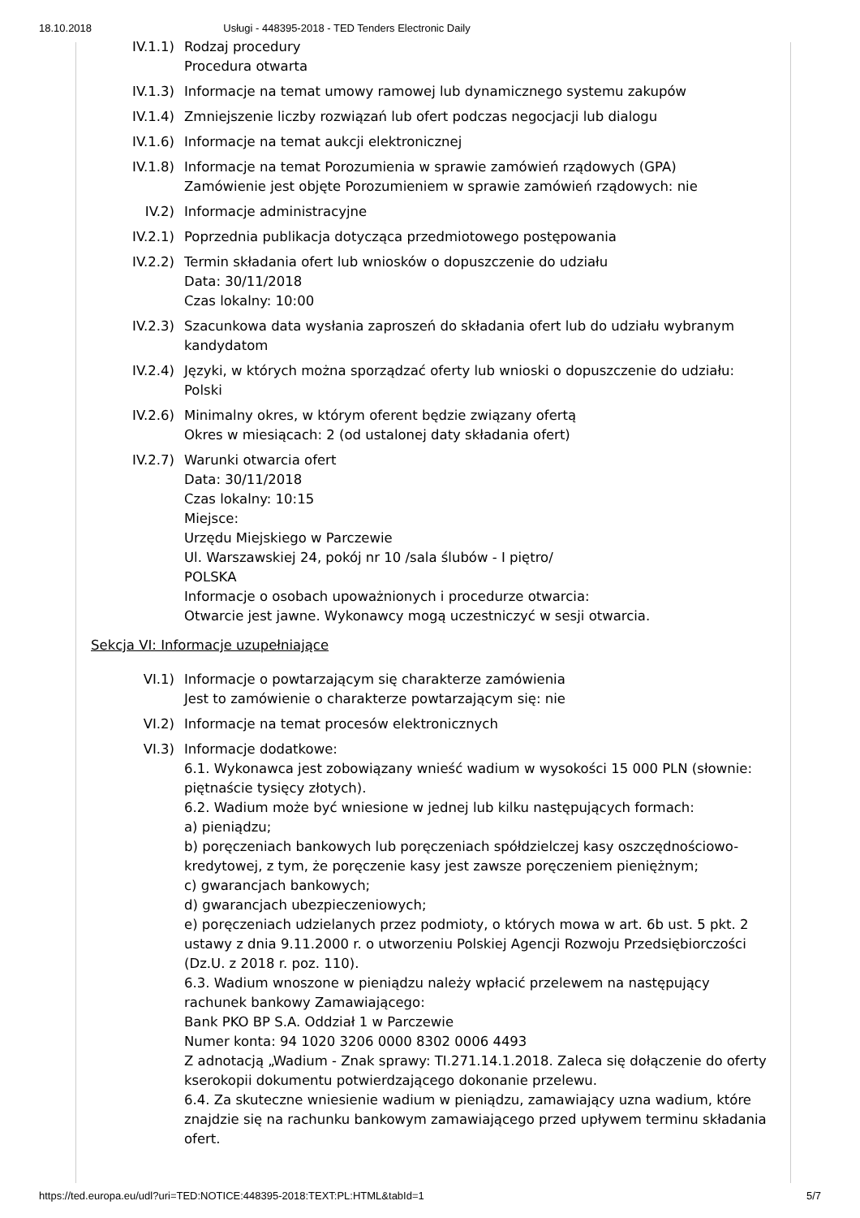18.10.2018 Usługi - 448395-2018 - TED Tenders Electronic Daily
IV.1.1) Rodzaj procedury
Procedura otwarta
IV.1.3) Informacje na temat umowy ramowej lub dynamicznego systemu zakupów
IV.1.4) Zmniejszenie liczby rozwiązań lub ofert podczas negocjacji lub dialogu
IV.1.6) Informacje na temat aukcji elektronicznej
IV.1.8) Informacje na temat Porozumienia w sprawie zamówień rządowych (GPA)
Zamówienie jest objęte Porozumieniem w sprawie zamówień rządowych: nie
IV.2) Informacje administracyjne
IV.2.1) Poprzednia publikacja dotycząca przedmiotowego postępowania
IV.2.2) Termin składania ofert lub wniosków o dopuszczenie do udziału
Data: 30/11/2018
Czas lokalny: 10:00
IV.2.3) Szacunkowa data wysłania zaproszeń do składania ofert lub do udziału wybranym kandydatom
IV.2.4) Języki, w których można sporządzać oferty lub wnioski o dopuszczenie do udziału:
Polski
IV.2.6) Minimalny okres, w którym oferent będzie związany ofertą
Okres w miesiącach: 2 (od ustalonej daty składania ofert)
IV.2.7) Warunki otwarcia ofert
Data: 30/11/2018
Czas lokalny: 10:15
Miejsce:
Urzędu Miejskiego w Parczewie
Ul. Warszawskiej 24, pokój nr 10 /sala ślubów - I piętro/
POLSKA
Informacje o osobach upoważnionych i procedurze otwarcia:
Otwarcie jest jawne. Wykonawcy mogą uczestniczyć w sesji otwarcia.
Sekcja VI: Informacje uzupełniające
VI.1) Informacje o powtarzającym się charakterze zamówienia
Jest to zamówienie o charakterze powtarzającym się: nie
VI.2) Informacje na temat procesów elektronicznych
VI.3) Informacje dodatkowe:
6.1. Wykonawca jest zobowiązany wnieść wadium w wysokości 15 000 PLN (słownie: piętnaście tysięcy złotych).
6.2. Wadium może być wniesione w jednej lub kilku następujących formach:
a) pieniądzu;
b) poręczeniach bankowych lub poręczeniach spółdzielczej kasy oszczędnościowo-kredytowej, z tym, że poręczenie kasy jest zawsze poręczeniem pieniężnym;
c) gwarancjach bankowych;
d) gwarancjach ubezpieczeniowych;
e) poręczeniach udzielanych przez podmioty, o których mowa w art. 6b ust. 5 pkt. 2 ustawy z dnia 9.11.2000 r. o utworzeniu Polskiej Agencji Rozwoju Przedsiębiorczości (Dz.U. z 2018 r. poz. 110).
6.3. Wadium wnoszone w pieniądzu należy wpłacić przelewem na następujący rachunek bankowy Zamawiającego:
Bank PKO BP S.A. Oddział 1 w Parczewie
Numer konta: 94 1020 3206 0000 8302 0006 4493
Z adnotacją „Wadium - Znak sprawy: TI.271.14.1.2018. Zaleca się dołączenie do oferty kserokopii dokumentu potwierdzającego dokonanie przelewu.
6.4. Za skuteczne wniesienie wadium w pieniądzu, zamawiający uzna wadium, które znajdzie się na rachunku bankowym zamawiającego przed upływem terminu składania ofert.
https://ted.europa.eu/udl?uri=TED:NOTICE:448395-2018:TEXT:PL:HTML&tabId=1 5/7